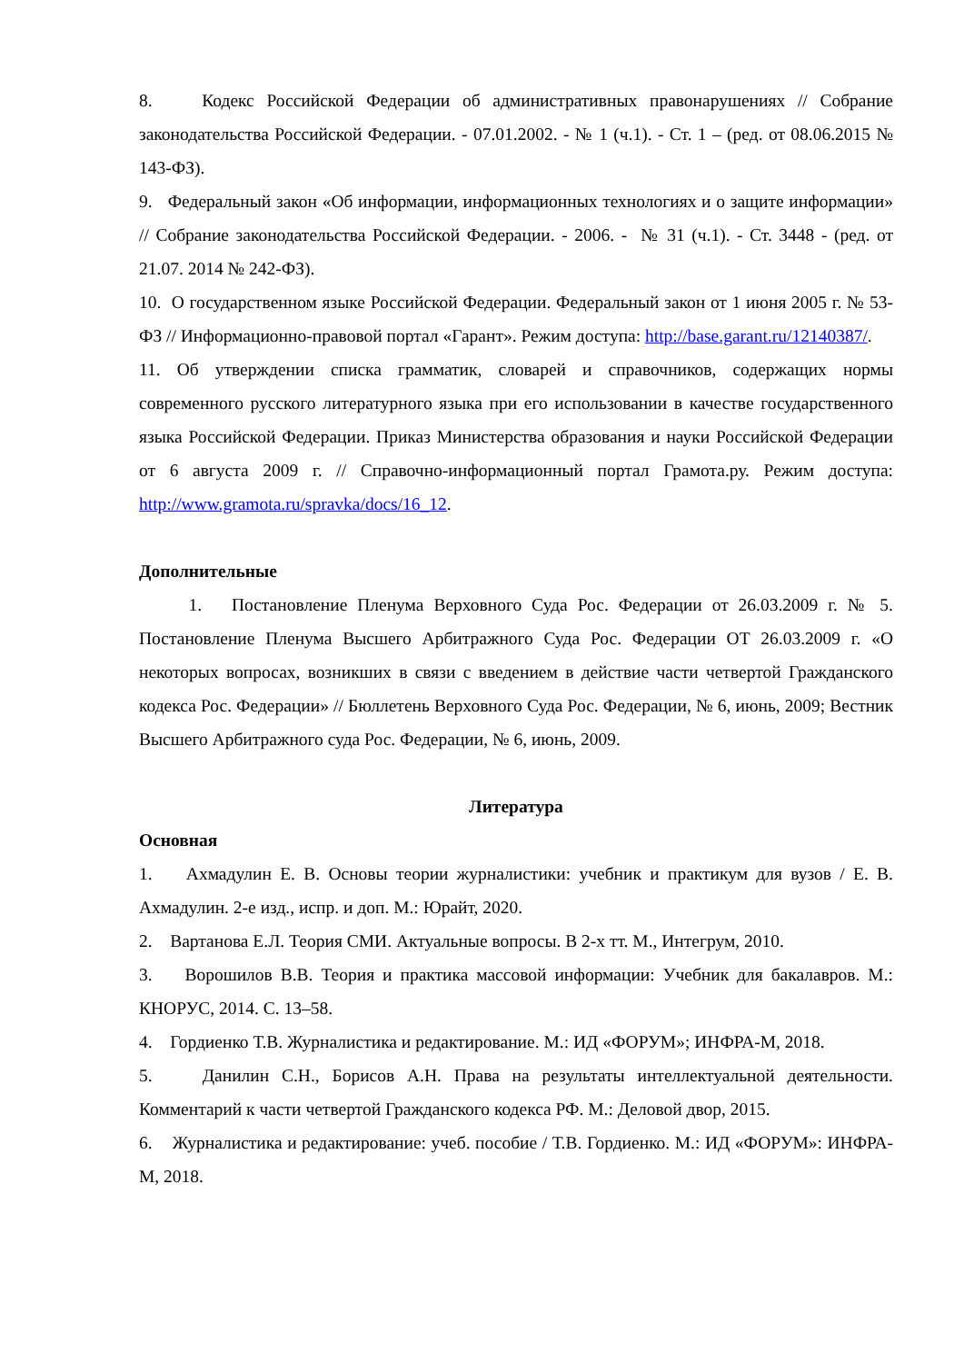8. Кодекс Российской Федерации об административных правонарушениях // Собрание законодательства Российской Федерации. - 07.01.2002. - № 1 (ч.1). - Ст. 1 – (ред. от 08.06.2015 № 143-ФЗ).
9. Федеральный закон «Об информации, информационных технологиях и о защите информации» // Собрание законодательства Российской Федерации. - 2006. - № 31 (ч.1). - Ст. 3448 - (ред. от 21.07. 2014 № 242-ФЗ).
10. О государственном языке Российской Федерации. Федеральный закон от 1 июня 2005 г. № 53-ФЗ // Информационно-правовой портал «Гарант». Режим доступа: http://base.garant.ru/12140387/.
11. Об утверждении списка грамматик, словарей и справочников, содержащих нормы современного русского литературного языка при его использовании в качестве государственного языка Российской Федерации. Приказ Министерства образования и науки Российской Федерации от 6 августа 2009 г. // Справочно-информационный портал Грамота.ру. Режим доступа: http://www.gramota.ru/spravka/docs/16_12.
Дополнительные
1. Постановление Пленума Верховного Суда Рос. Федерации от 26.03.2009 г. № 5. Постановление Пленума Высшего Арбитражного Суда Рос. Федерации ОТ 26.03.2009 г. «О некоторых вопросах, возникших в связи с введением в действие части четвертой Гражданского кодекса Рос. Федерации» // Бюллетень Верховного Суда Рос. Федерации, № 6, июнь, 2009; Вестник Высшего Арбитражного суда Рос. Федерации, № 6, июнь, 2009.
Литература
Основная
1. Ахмадулин Е. В. Основы теории журналистики: учебник и практикум для вузов / Е. В. Ахмадулин. 2-е изд., испр. и доп. М.: Юрайт, 2020.
2. Вартанова Е.Л. Теория СМИ. Актуальные вопросы. В 2-х тт. М., Интегрум, 2010.
3. Ворошилов В.В. Теория и практика массовой информации: Учебник для бакалавров. М.: КНОРУС, 2014. С. 13–58.
4. Гордиенко Т.В. Журналистика и редактирование. М.: ИД «ФОРУМ»; ИНФРА-М, 2018.
5. Данилин С.Н., Борисов А.Н. Права на результаты интеллектуальной деятельности. Комментарий к части четвертой Гражданского кодекса РФ. М.: Деловой двор, 2015.
6. Журналистика и редактирование: учеб. пособие / Т.В. Гордиенко. М.: ИД «ФОРУМ»: ИНФРА-М, 2018.